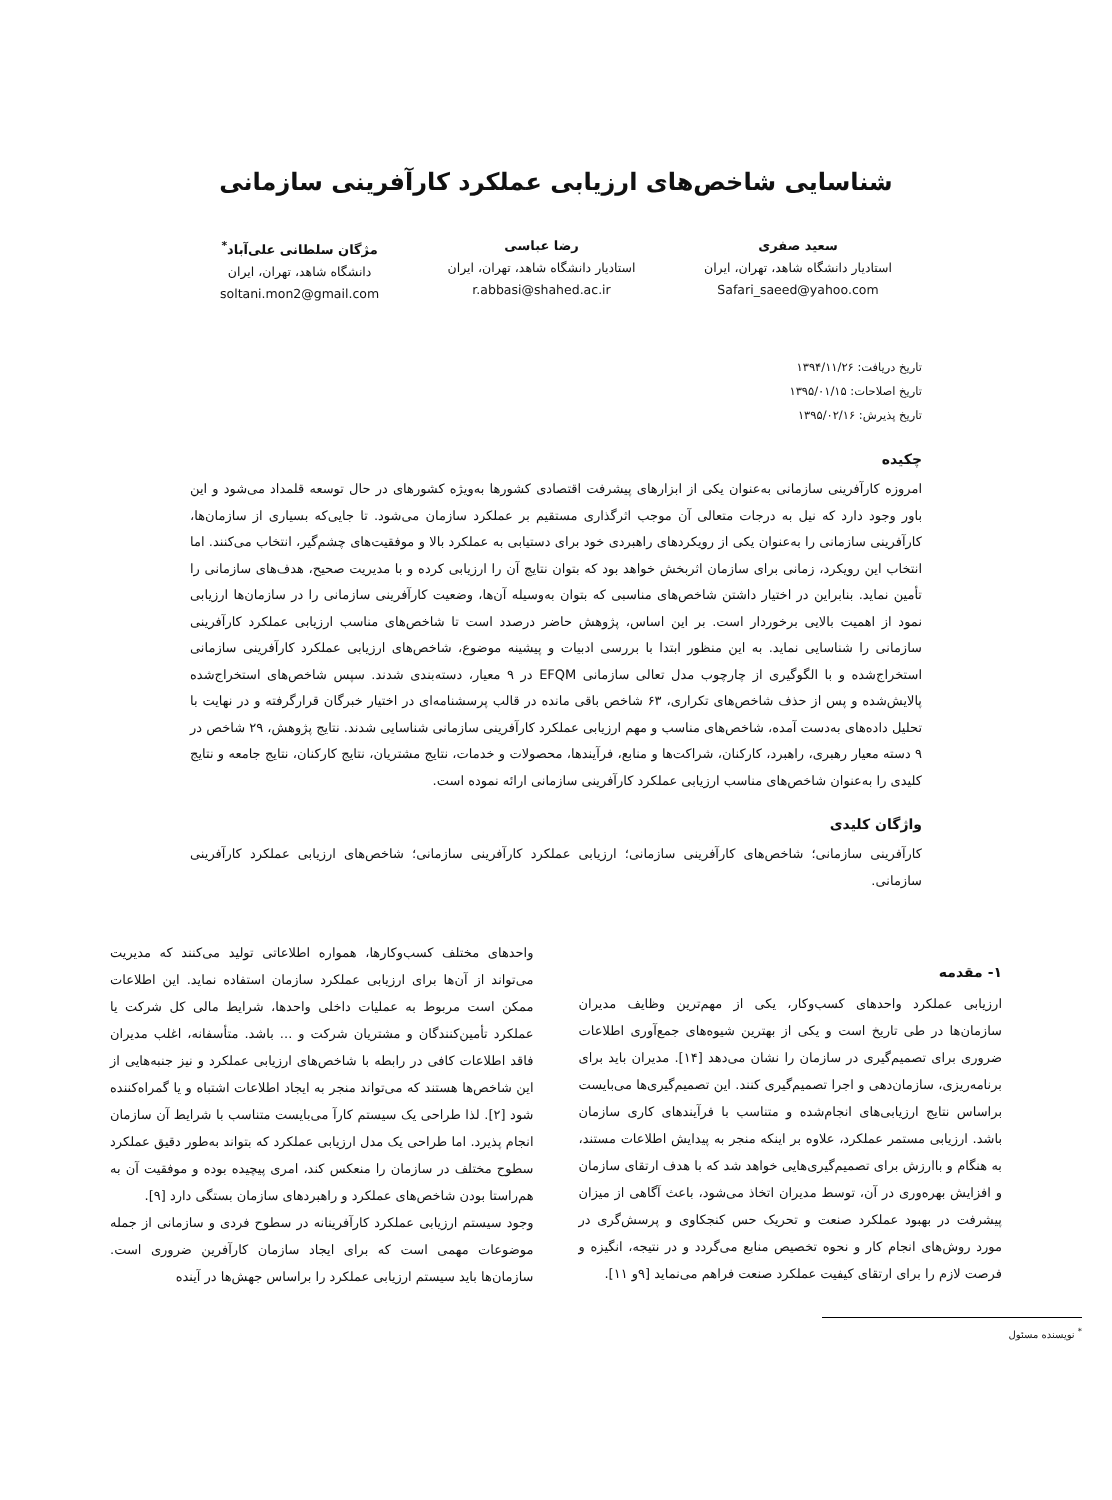شناسایی شاخص‌های ارزیابی عملکرد کارآفرینی سازمانی
سعید صفری
استادیار دانشگاه شاهد، تهران، ایران
Safari_saeed@yahoo.com
رضا عباسی
استادیار دانشگاه شاهد، تهران، ایران
r.abbasi@shahed.ac.ir
مژگان سلطانی علی‌آباد<sup>*</sup>
دانشگاه شاهد، تهران، ایران
soltani.mon2@gmail.com
تاریخ دریافت: ۱۳۹۴/۱۱/۲۶
تاریخ اصلاحات: ۱۳۹۵/۰۱/۱۵
تاریخ پذیرش: ۱۳۹۵/۰۲/۱۶
چکیده
امروزه کارآفرینی سازمانی به‌عنوان یکی از ابزارهای پیشرفت اقتصادی کشورها به‌ویژه کشورهای در حال توسعه قلمداد می‌شود و این باور وجود دارد که نیل به درجات متعالی آن موجب اثرگذاری مستقیم بر عملکرد سازمان می‌شود. تا جایی‌که بسیاری از سازمان‌ها، کارآفرینی سازمانی را به‌عنوان یکی از رویکردهای راهبردی خود برای دستیابی به عملکرد بالا و موفقیت‌های چشم‌گیر، انتخاب می‌کنند. اما انتخاب این رویکرد، زمانی برای سازمان اثربخش خواهد بود که بتوان نتایج آن را ارزیابی کرده و با مدیریت صحیح، هدف‌های سازمانی را تأمین نماید. بنابراین در اختیار داشتن شاخص‌های مناسبی که بتوان به‌وسیله آن‌ها، وضعیت کارآفرینی سازمانی را در سازمان‌ها ارزیابی نمود از اهمیت بالایی برخوردار است. بر این اساس، پژوهش حاضر درصدد است تا شاخص‌های مناسب ارزیابی عملکرد کارآفرینی سازمانی را شناسایی نماید. به این منظور ابتدا با بررسی ادبیات و پیشینه موضوع، شاخص‌های ارزیابی عملکرد کارآفرینی سازمانی استخراج‌شده و با الگوگیری از چارچوب مدل تعالی سازمانی EFQM در ۹ معیار، دسته‌بندی شدند. سپس شاخص‌های استخراج‌شده پالایش‌شده و پس از حذف شاخص‌های تکراری، ۶۳ شاخص باقی مانده در قالب پرسشنامه‌ای در اختیار خبرگان قرارگرفته و در نهایت با تحلیل داده‌های به‌دست آمده، شاخص‌های مناسب و مهم ارزیابی عملکرد کارآفرینی سازمانی شناسایی شدند. نتایج پژوهش، ۲۹ شاخص در ۹ دسته معیار رهبری، راهبرد، کارکنان، شراکت‌ها و منابع، فرآیندها، محصولات و خدمات، نتایج مشتریان، نتایج کارکنان، نتایج جامعه و نتایج کلیدی را به‌عنوان شاخص‌های مناسب ارزیابی عملکرد کارآفرینی سازمانی ارائه نموده است.
واژگان کلیدی
کارآفرینی سازمانی؛ شاخص‌های کارآفرینی سازمانی؛ ارزیابی عملکرد کارآفرینی سازمانی؛ شاخص‌های ارزیابی عملکرد کارآفرینی سازمانی.
۱- مقدمه
ارزیابی عملکرد واحدهای کسب‌وکار، یکی از مهم‌ترین وظایف مدیران سازمان‌ها در طی تاریخ است و یکی از بهترین شیوه‌های جمع‌آوری اطلاعات ضروری برای تصمیم‌گیری در سازمان را نشان می‌دهد [۱۴]. مدیران باید برای برنامه‌ریزی، سازمان‌دهی و اجرا تصمیم‌گیری کنند. این تصمیم‌گیری‌ها می‌بایست براساس نتایج ارزیابی‌های انجام‌شده و متناسب با فرآیندهای کاری سازمان باشد. ارزیابی مستمر عملکرد، علاوه بر اینکه منجر به پیدایش اطلاعات مستند، به هنگام و باارزش برای تصمیم‌گیری‌هایی خواهد شد که با هدف ارتقای سازمان و افزایش بهره‌وری در آن، توسط مدیران اتخاذ می‌شود، باعث آگاهی از میزان پیشرفت در بهبود عملکرد صنعت و تحریک حس کنجکاوی و پرسش‌گری در مورد روش‌های انجام کار و نحوه تخصیص منابع می‌گردد و در نتیجه، انگیزه و فرصت لازم را برای ارتقای کیفیت عملکرد صنعت فراهم می‌نماید [۹و ۱۱].
<sup>*</sup> نویسنده مسئول
واحدهای مختلف کسب‌وکارها، همواره اطلاعاتی تولید می‌کنند که مدیریت می‌تواند از آن‌ها برای ارزیابی عملکرد سازمان استفاده نماید. این اطلاعات ممکن است مربوط به عملیات داخلی واحدها، شرایط مالی کل شرکت یا عملکرد تأمین‌کنندگان و مشتریان شرکت و ... باشد. متأسفانه، اغلب مدیران فاقد اطلاعات کافی در رابطه با شاخص‌های ارزیابی عملکرد و نیز جنبه‌هایی از این شاخص‌ها هستند که می‌تواند منجر به ایجاد اطلاعات اشتباه و یا گمراه‌کننده شود [۲]. لذا طراحی یک سیستم کارآ می‌بایست متناسب با شرایط آن سازمان انجام پذیرد. اما طراحی یک مدل ارزیابی عملکرد که بتواند به‌طور دقیق عملکرد سطوح مختلف در سازمان را منعکس کند، امری پیچیده بوده و موفقیت آن به هم‌راستا بودن شاخص‌های عملکرد و راهبردهای سازمان بستگی دارد [۹].
وجود سیستم ارزیابی عملکرد کارآفرینانه در سطوح فردی و سازمانی از جمله موضوعات مهمی است که برای ایجاد سازمان کارآفرین ضروری است. سازمان‌ها باید سیستم ارزیابی عملکرد را براساس جهش‌ها در آینده